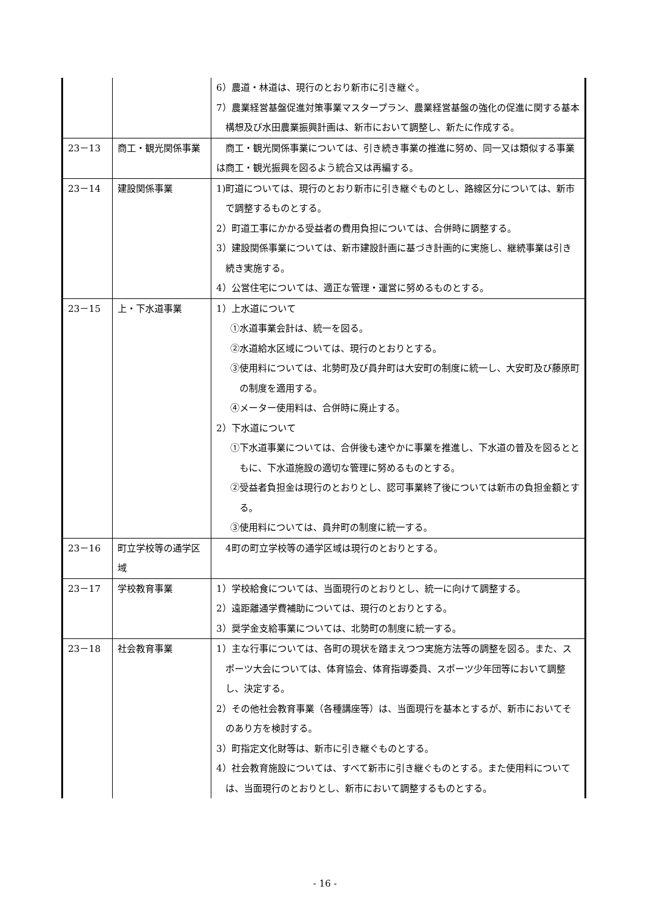| | | 6）農道・林道は、現行のとおり新市に引き継ぐ。 7）農業経営基盤促進対策事業マスタープラン、農業経営基盤の強化の促進に関する基本構想及び水田農業振興計画は、新市において調整し、新たに作成する。 |
| 23－13 | 商工・観光関係事業 | 商工・観光関係事業については、引き続き事業の推進に努め、同一又は類似する事業は商工・観光振興を図るよう統合又は再編する。 |
| 23－14 | 建設関係事業 | 1)町道については、現行のとおり新市に引き継ぐものとし、路線区分については、新市で調整するものとする。 2）町道工事にかかる受益者の費用負担については、合併時に調整する。 3）建設関係事業については、新市建設計画に基づき計画的に実施し、継続事業は引き続き実施する。 4）公営住宅については、適正な管理・運営に努めるものとする。 |
| 23－15 | 上・下水道事業 | 1）上水道について ①水道事業会計は、統一を図る。 ②水道給水区域については、現行のとおりとする。 ③使用料については、北勢町及び員弁町は大安町の制度に統一し、大安町及び藤原町の制度を適用する。 ④メーター使用料は、合併時に廃止する。 2）下水道について ①下水道事業については、合併後も速やかに事業を推進し、下水道の普及を図るとともに、下水道施設の適切な管理に努めるものとする。 ②受益者負担金は現行のとおりとし、認可事業終了後については新市の負担金額とする。 ③使用料については、員弁町の制度に統一する。 |
| 23－16 | 町立学校等の通学区域 | 4町の町立学校等の通学区域は現行のとおりとする。 |
| 23－17 | 学校教育事業 | 1）学校給食については、当面現行のとおりとし、統一に向けて調整する。 2）遠距離通学費補助については、現行のとおりとする。 3）奨学金支給事業については、北勢町の制度に統一する。 |
| 23－18 | 社会教育事業 | 1）主な行事については、各町の現状を踏まえつつ実施方法等の調整を図る。また、スポーツ大会については、体育協会、体育指導委員、スポーツ少年団等において調整し、決定する。 2）その他社会教育事業（各種講座等）は、当面現行を基本とするが、新市においてそのあり方を検討する。 3）町指定文化財等は、新市に引き継ぐものとする。 4）社会教育施設については、すべて新市に引き継ぐものとする。また使用料については、当面現行のとおりとし、新市において調整するものとする。 |
- 16 -